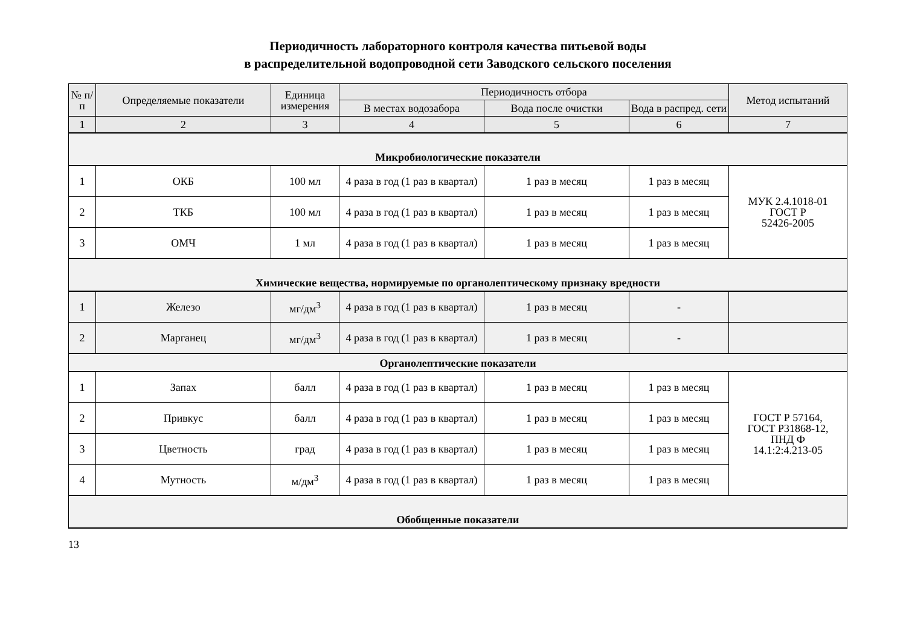Периодичность лабораторного контроля качества питьевой воды
в распределительной водопроводной сети Заводского сельского поселения
| № п/п | Определяемые показатели | Единица измерения | Периодичность отбора | | | Метод испытаний |
| --- | --- | --- | --- | --- | --- | --- |
| | | | В местах водозабора | Вода после очистки | Вода в распред. сети | |
| 1 | 2 | 3 | 4 | 5 | 6 | 7 |
| Микробиологические показатели | | | | | | |
| 1 | ОКБ | 100 мл | 4 раза в год (1 раз в квартал) | 1 раз в месяц | 1 раз в месяц | МУК 2.4.1018-01 ГОСТ Р 52426-2005 |
| 2 | ТКБ | 100 мл | 4 раза в год (1 раз в квартал) | 1 раз в месяц | 1 раз в месяц | |
| 3 | ОМЧ | 1 мл | 4 раза в год (1 раз в квартал) | 1 раз в месяц | 1 раз в месяц | |
| Химические вещества, нормируемые по органолептическому признаку вредности | | | | | | |
| 1 | Железо | мг/дм<sup>3</sup> | 4 раза в год (1 раз в квартал) | 1 раз в месяц | - | |
| 2 | Марганец | мг/дм<sup>3</sup> | 4 раза в год (1 раз в квартал) | 1 раз в месяц | - | |
| Органолептические показатели | | | | | | |
| 1 | Запах | балл | 4 раза в год (1 раз в квартал) | 1 раз в месяц | 1 раз в месяц | ГОСТ Р 57164, ГОСТ Р31868-12, ПНД Ф 14.1:2:4.213-05 |
| 2 | Привкус | балл | 4 раза в год (1 раз в квартал) | 1 раз в месяц | 1 раз в месяц | |
| 3 | Цветность | град | 4 раза в год (1 раз в квартал) | 1 раз в месяц | 1 раз в месяц | |
| 4 | Мутность | м/дм<sup>3</sup> | 4 раза в год (1 раз в квартал) | 1 раз в месяц | 1 раз в месяц | |
| Обобщенные показатели | | | | | | |
13